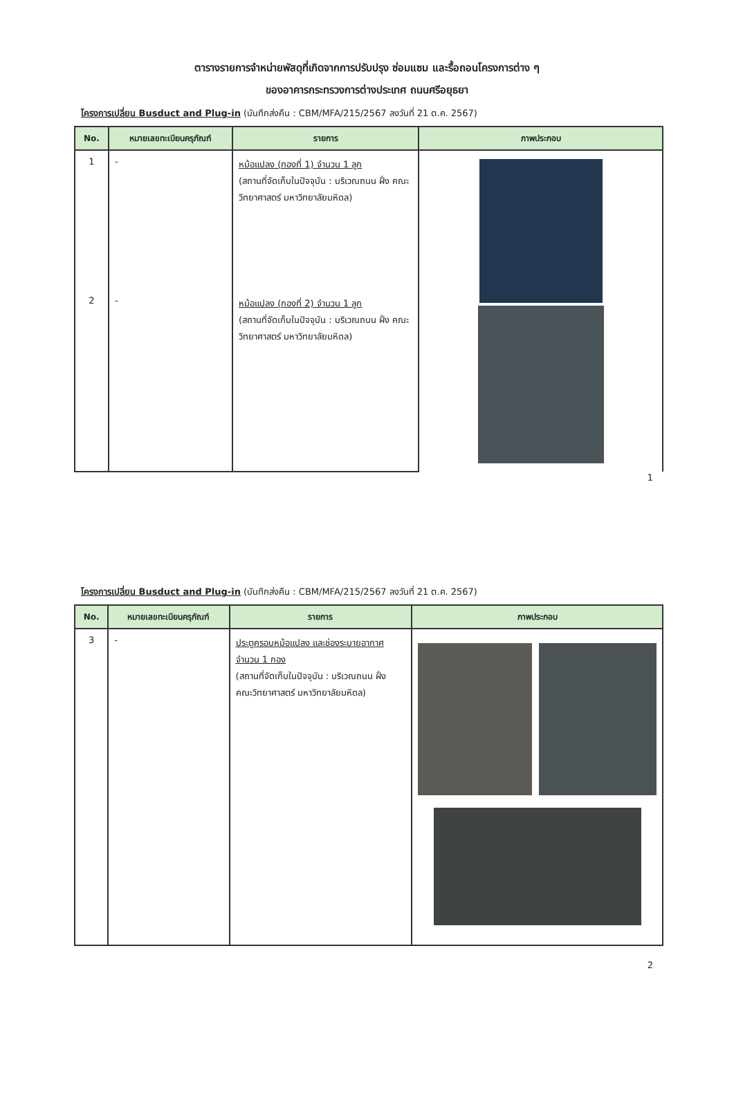ตารางรายการจำหน่ายพัสดุที่เกิดจากการปรับปรุง ซ่อมแซม และรื้อถอนโครงการต่าง ๆ
ของอาคารกระทรวงการต่างประเทศ ถนนศรีอยุธยา
โครงการเปลี่ยน Busduct and Plug-in (บันทึกส่งคืน : CBM/MFA/215/2567 ลงวันที่ 21 ต.ค. 2567)
| No. | หมายเลขทะเบียนครุภัณฑ์ | รายการ | ภาพประกอบ |
| --- | --- | --- | --- |
| 1 | - | หม้อแปลง (กองที่ 1) จำนวน 1 ลูก (สถานที่จัดเก็บในปัจจุบัน : บริเวณถนน ฝั่ง คณะวิทยาศาสตร์ มหาวิทยาลัยมหิดล) | |
| 2 | - | หม้อแปลง (กองที่ 2) จำนวน 1 ลูก (สถานที่จัดเก็บในปัจจุบัน : บริเวณถนน ฝั่ง คณะวิทยาศาสตร์ มหาวิทยาลัยมหิดล) | |
1
โครงการเปลี่ยน Busduct and Plug-in (บันทึกส่งคืน : CBM/MFA/215/2567 ลงวันที่ 21 ต.ค. 2567)
| No. | หมายเลขทะเบียนครุภัณฑ์ | รายการ | ภาพประกอบ |
| --- | --- | --- | --- |
| 3 | - | ประตูครอบหม้อแปลง และช่องระบายอากาศ จำนวน 1 กอง (สถานที่จัดเก็บในปัจจุบัน : บริเวณถนน ฝั่ง คณะวิทยาศาสตร์ มหาวิทยาลัยมหิดล) | |
2